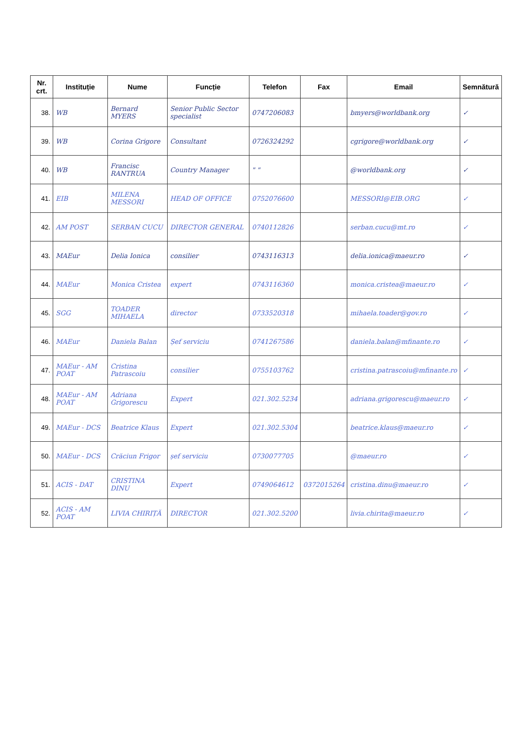| Nr. crt. | Instituție | Nume | Funcție | Telefon | Fax | Email | Semnătură |
| --- | --- | --- | --- | --- | --- | --- | --- |
| 38. | WB | Bernard MYERS | Senior Public Sector specialist | 0747206083 | | bmyers@worldbank.org | ✓ |
| 39. | WB | Corina Grigore | Consultant | 0726324292 | | cgrigore@worldbank.org | ✓ |
| 40. | WB | Francisc RANTRUA | Country Manager | " " | | @worldbank.org | ✓ |
| 41. | EIB | MILENA MESSORI | HEAD OF OFFICE | 0752076600 | | MESSORI@EIB.ORG | ✓ |
| 42. | AM POST | SERBAN CUCU | DIRECTOR GENERAL | 0740112826 | | serban.cucu@mt.ro | ✓ |
| 43. | MAEur | Delia Ionica | consilier | 0743116313 | | delia.ionica@maeur.ro | ✓ |
| 44. | MAEur | Monica Cristea | expert | 0743116360 | | monica.cristea@maeur.ro | ✓ |
| 45. | SGG | TOADER MIHAELA | director | 0733520318 | | mihaela.toader@gov.ro | ✓ |
| 46. | MAEur | Daniela Balan | Șef serviciu | 0741267586 | | daniela.balan@mfinante.ro | ✓ |
| 47. | MAEur - AM POAT | Cristina Patrascoiu | consilier | 0755103762 | | cristina.patrascoiu@mfinante.ro | ✓ |
| 48. | MAEur - AM POAT | Adriana Grigorescu | Expert | 021.302.5234 | | adriana.grigorescu@maeur.ro | ✓ |
| 49. | MAEur - DCS | Beatrice Klaus | Expert | 021.302.5304 | | beatrice.klaus@maeur.ro | ✓ |
| 50. | MAEur - DCS | Crăciun Frigor | șef serviciu | 0730077705 | | @maeur.ro | ✓ |
| 51. | ACIS - DAT | CRISTINA DINU | Expert | 0749064612 | 0372015264 | cristina.dinu@maeur.ro | ✓ |
| 52. | ACIS - AM POAT | LIVIA CHIRIȚĂ | DIRECTOR | 021.302.5200 | | livia.chirita@maeur.ro | ✓ |